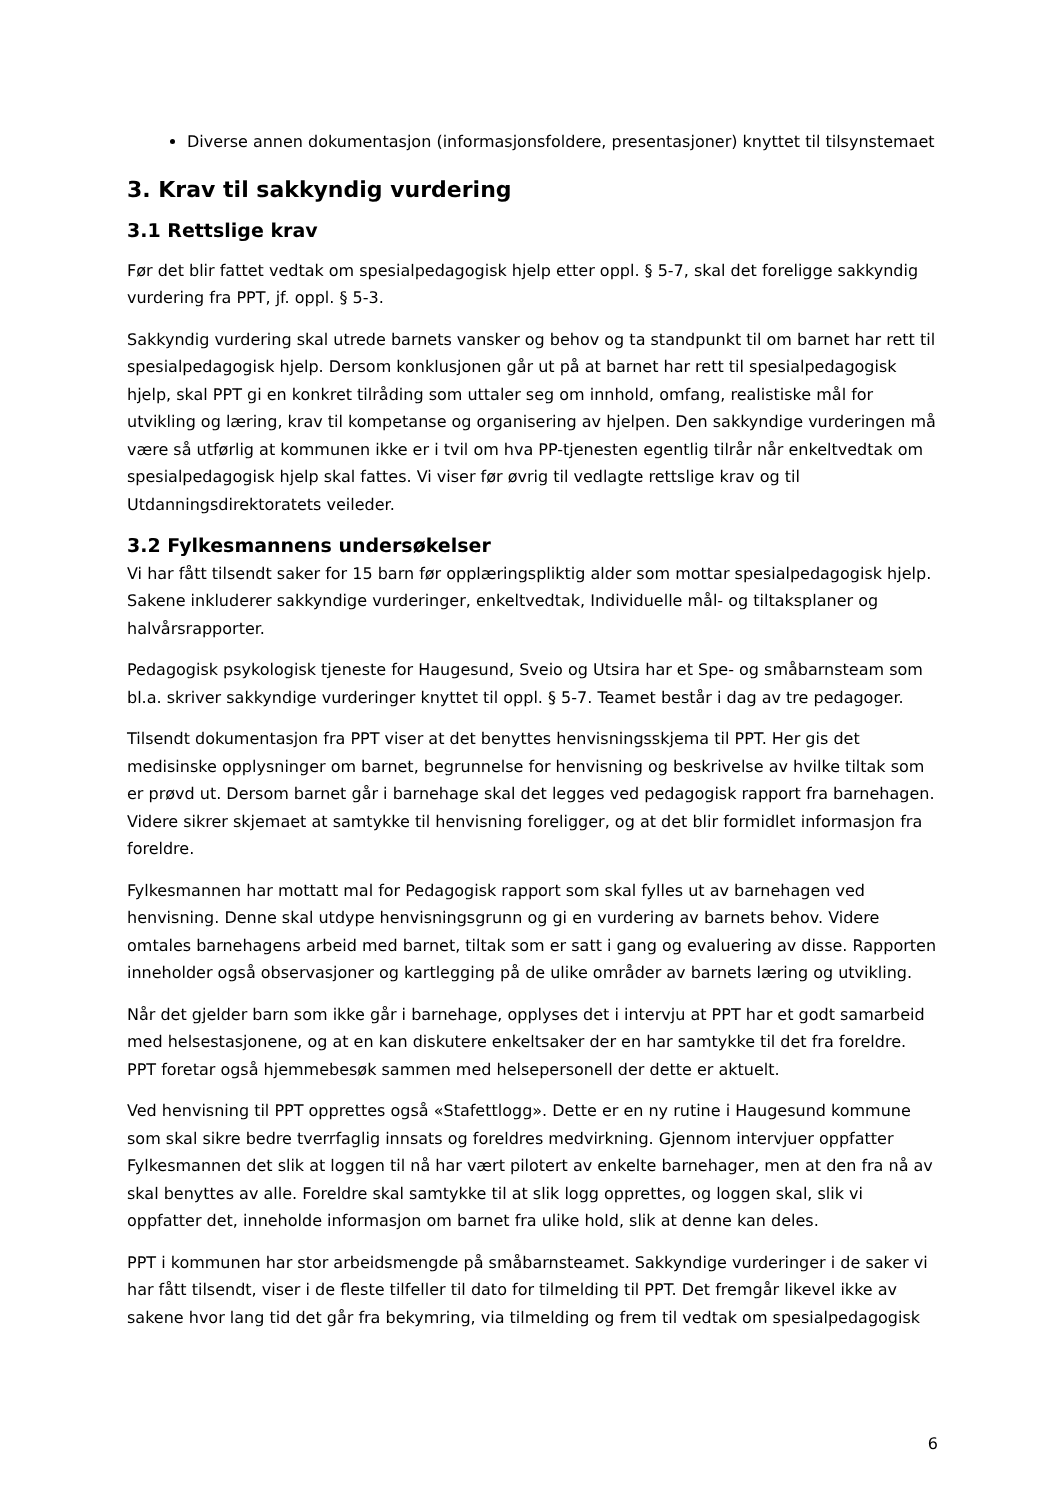Diverse annen dokumentasjon (informasjonsfoldere, presentasjoner) knyttet til tilsynstemaet
3. Krav til sakkyndig vurdering
3.1 Rettslige krav
Før det blir fattet vedtak om spesialpedagogisk hjelp etter oppl. § 5-7, skal det foreligge sakkyndig vurdering fra PPT, jf. oppl. § 5-3.
Sakkyndig vurdering skal utrede barnets vansker og behov og ta standpunkt til om barnet har rett til spesialpedagogisk hjelp. Dersom konklusjonen går ut på at barnet har rett til spesialpedagogisk hjelp, skal PPT gi en konkret tilråding som uttaler seg om innhold, omfang, realistiske mål for utvikling og læring, krav til kompetanse og organisering av hjelpen. Den sakkyndige vurderingen må være så utførlig at kommunen ikke er i tvil om hva PP-tjenesten egentlig tilrår når enkeltvedtak om spesialpedagogisk hjelp skal fattes. Vi viser før øvrig til vedlagte rettslige krav og til Utdanningsdirektoratets veileder.
3.2 Fylkesmannens undersøkelser
Vi har fått tilsendt saker for 15 barn før opplæringspliktig alder som mottar spesialpedagogisk hjelp. Sakene inkluderer sakkyndige vurderinger, enkeltvedtak, Individuelle mål- og tiltaksplaner og halvårsrapporter.
Pedagogisk psykologisk tjeneste for Haugesund, Sveio og Utsira har et Spe- og småbarnsteam som bl.a. skriver sakkyndige vurderinger knyttet til oppl. § 5-7. Teamet består i dag av tre pedagoger.
Tilsendt dokumentasjon fra PPT viser at det benyttes henvisningsskjema til PPT. Her gis det medisinske opplysninger om barnet, begrunnelse for henvisning og beskrivelse av hvilke tiltak som er prøvd ut. Dersom barnet går i barnehage skal det legges ved pedagogisk rapport fra barnehagen. Videre sikrer skjemaet at samtykke til henvisning foreligger, og at det blir formidlet informasjon fra foreldre.
Fylkesmannen har mottatt mal for Pedagogisk rapport som skal fylles ut av barnehagen ved henvisning. Denne skal utdype henvisningsgrunn og gi en vurdering av barnets behov. Videre omtales barnehagens arbeid med barnet, tiltak som er satt i gang og evaluering av disse. Rapporten inneholder også observasjoner og kartlegging på de ulike områder av barnets læring og utvikling.
Når det gjelder barn som ikke går i barnehage, opplyses det i intervju at PPT har et godt samarbeid med helsestasjonene, og at en kan diskutere enkeltsaker der en har samtykke til det fra foreldre. PPT foretar også hjemmebesøk sammen med helsepersonell der dette er aktuelt.
Ved henvisning til PPT opprettes også «Stafettlogg». Dette er en ny rutine i Haugesund kommune som skal sikre bedre tverrfaglig innsats og foreldres medvirkning. Gjennom intervjuer oppfatter Fylkesmannen det slik at loggen til nå har vært pilotert av enkelte barnehager, men at den fra nå av skal benyttes av alle. Foreldre skal samtykke til at slik logg opprettes, og loggen skal, slik vi oppfatter det, inneholde informasjon om barnet fra ulike hold, slik at denne kan deles.
PPT i kommunen har stor arbeidsmengde på småbarnsteamet. Sakkyndige vurderinger i de saker vi har fått tilsendt, viser i de fleste tilfeller til dato for tilmelding til PPT. Det fremgår likevel ikke av sakene hvor lang tid det går fra bekymring, via tilmelding og frem til vedtak om spesialpedagogisk
6